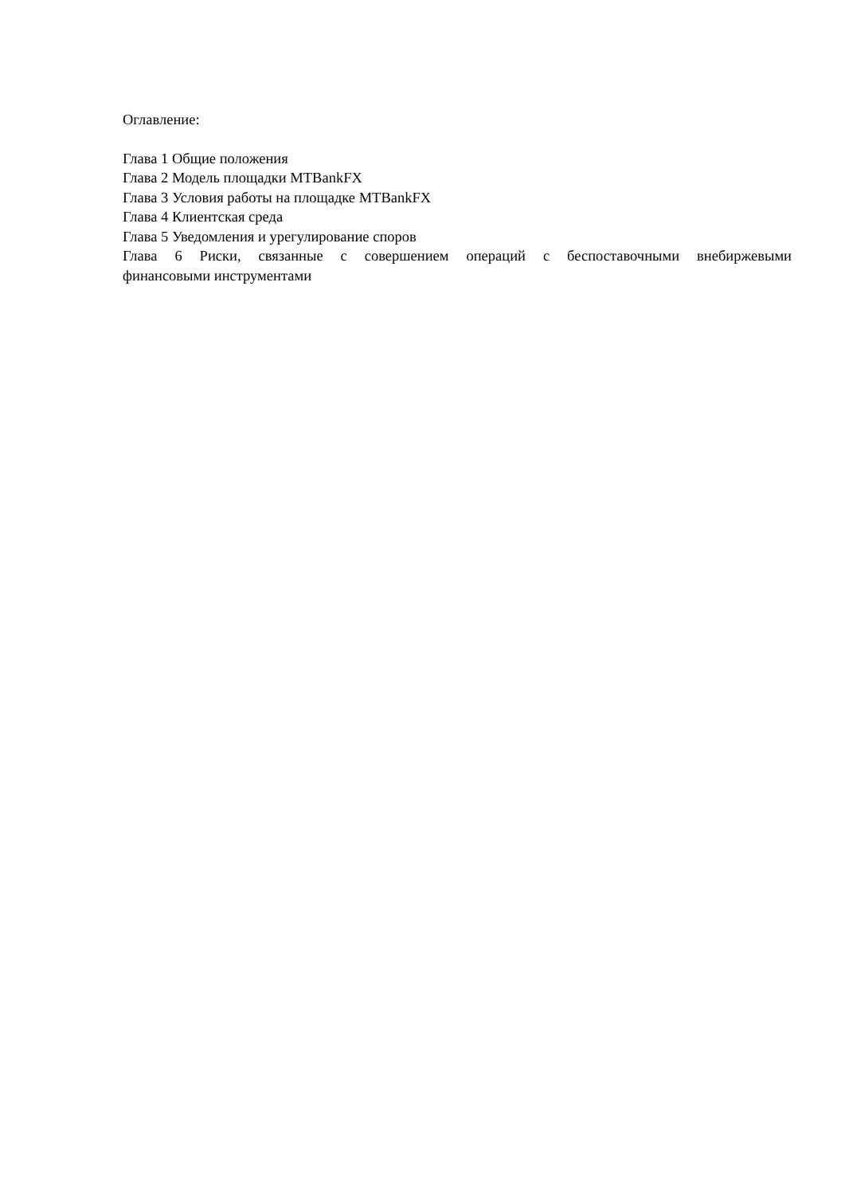Оглавление:
Глава 1 Общие положения
Глава 2 Модель площадки MTBankFX
Глава 3 Условия работы на площадке MTBankFX
Глава 4 Клиентская среда
Глава 5 Уведомления и урегулирование споров
Глава 6 Риски, связанные с совершением операций с беспоставочными внебиржевыми финансовыми инструментами